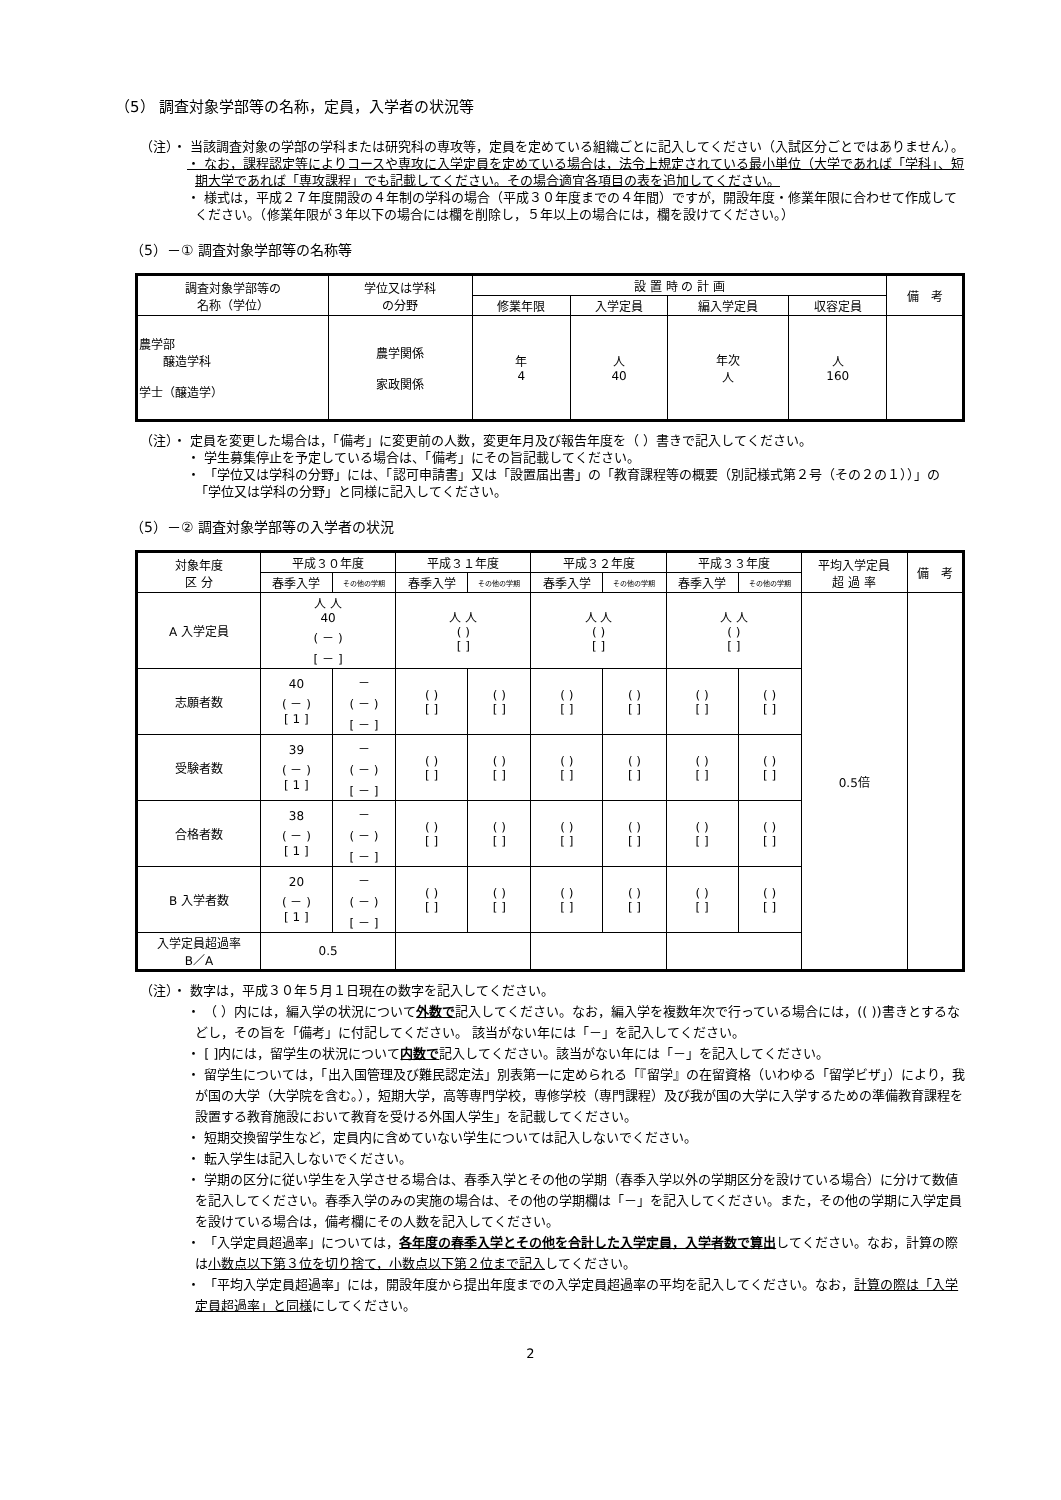（5） 調査対象学部等の名称，定員，入学者の状況等
（注）・ 当該調査対象の学部の学科または研究科の専攻等，定員を定めている組織ごとに記入してください（入試区分ごとではありません）。
・ なお，課程認定等によりコースや専攻に入学定員を定めている場合は，法令上規定されている最小単位（大学であれば「学科」、短期大学であれば「専攻課程」でも記載してください。その場合適宜各項目の表を追加してください。
・ 様式は，平成２７年度開設の４年制の学科の場合（平成３０年度までの４年間）ですが，開設年度・修業年限に合わせて作成してください。（修業年限が３年以下の場合には欄を削除し，５年以上の場合には，欄を設けてください。）
（5）－① 調査対象学部等の名称等
| 調査対象学部等の 名称（学位） | 学位又は学科 の分野 | 設 置 時 の 計 画 | | | | 備 考 |
| --- | --- | --- | --- | --- | --- | --- |
| | | 修業年限 | 入学定員 | 編入学定員 | 収容定員 | |
| 農学部 醸造学科 学士（醸造学） | 農学関係 家政関係 | 年 4 | 人 40 | 年次 人 | 人 160 | |
（注）・ 定員を変更した場合は，「備考」に変更前の人数，変更年月及び報告年度を（ ）書きで記入してください。
・ 学生募集停止を予定している場合は、「備考」にその旨記載してください。
・ 「学位又は学科の分野」には、「認可申請書」又は「設置届出書」の「教育課程等の概要（別記様式第２号（その２の１））」の「学位又は学科の分野」と同様に記入してください。
（5）－② 調査対象学部等の入学者の状況
| 対象年度 区 分 | 平成３０年度 | | 平成３１年度 | | 平成３２年度 | | 平成３３年度 | | 平均入学定員 超 過 率 | 備 考 |
| --- | --- | --- | --- | --- | --- | --- | --- | --- | --- | --- |
| | 春季入学 | その他の学期 | 春季入学 | その他の学期 | 春季入学 | その他の学期 | 春季入学 | その他の学期 | | |
| A 入学定員 | 人 人 40 ( － ) [ － ] | | 人 人 ( ) [ ] | | 人 人 ( ) [ ] | | 人 人 ( ) [ ] | | 0.5倍 | |
| 志願者数 | 40 ( － ) [ 1 ] | － ( － ) [ － ] | ( ) [ ] | ( ) [ ] | ( ) [ ] | ( ) [ ] | ( ) [ ] | ( ) [ ] | | |
| 受験者数 | 39 ( － ) [ 1 ] | － ( － ) [ － ] | ( ) [ ] | ( ) [ ] | ( ) [ ] | ( ) [ ] | ( ) [ ] | ( ) [ ] | | |
| 合格者数 | 38 ( － ) [ 1 ] | － ( － ) [ － ] | ( ) [ ] | ( ) [ ] | ( ) [ ] | ( ) [ ] | ( ) [ ] | ( ) [ ] | | |
| B 入学者数 | 20 ( － ) [ 1 ] | － ( － ) [ － ] | ( ) [ ] | ( ) [ ] | ( ) [ ] | ( ) [ ] | ( ) [ ] | ( ) [ ] | | |
| 入学定員超過率 B／A | 0.5 | | | | | | | | | |
（注）・ 数字は，平成３０年５月１日現在の数字を記入してください。
・ （ ）内には，編入学の状況について外数で記入してください。なお，編入学を複数年次で行っている場合には，(( ))書きとするなどし，その旨を「備考」に付記してください。 該当がない年には「－」を記入してください。
・ [ ]内には，留学生の状況について内数で記入してください。該当がない年には「－」を記入してください。
・ 留学生については，「出入国管理及び難民認定法」別表第一に定められる「『留学』の在留資格（いわゆる「留学ビザ」）により，我が国の大学（大学院を含む。），短期大学，高等専門学校，専修学校（専門課程）及び我が国の大学に入学するための準備教育課程を設置する教育施設において教育を受ける外国人学生」を記載してください。
・ 短期交換留学生など，定員内に含めていない学生については記入しないでください。
・ 転入学生は記入しないでください。
・ 学期の区分に従い学生を入学させる場合は、春季入学とその他の学期（春季入学以外の学期区分を設けている場合）に分けて数値を記入してください。春季入学のみの実施の場合は、その他の学期欄は「－」を記入してください。また，その他の学期に入学定員を設けている場合は，備考欄にその人数を記入してください。
・ 「入学定員超過率」については，各年度の春季入学とその他を合計した入学定員，入学者数で算出してください。なお，計算の際は小数点以下第３位を切り捨て，小数点以下第２位まで記入してください。
・ 「平均入学定員超過率」には，開設年度から提出年度までの入学定員超過率の平均を記入してください。なお，計算の際は「入学定員超過率」と同様にしてください。
2